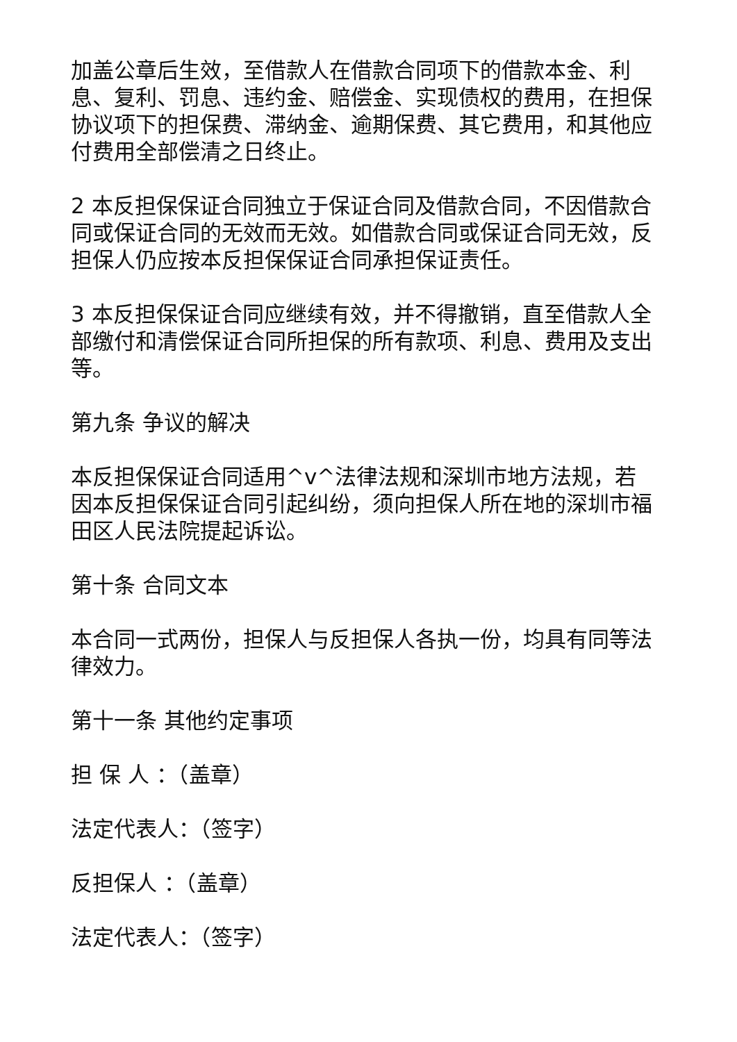加盖公章后生效，至借款人在借款合同项下的借款本金、利息、复利、罚息、违约金、赔偿金、实现债权的费用，在担保协议项下的担保费、滞纳金、逾期保费、其它费用，和其他应付费用全部偿清之日终止。
2 本反担保保证合同独立于保证合同及借款合同，不因借款合同或保证合同的无效而无效。如借款合同或保证合同无效，反担保人仍应按本反担保保证合同承担保证责任。
3 本反担保保证合同应继续有效，并不得撤销，直至借款人全部缴付和清偿保证合同所担保的所有款项、利息、费用及支出等。
第九条 争议的解决
本反担保保证合同适用^v^法律法规和深圳市地方法规，若因本反担保保证合同引起纠纷，须向担保人所在地的深圳市福田区人民法院提起诉讼。
第十条 合同文本
本合同一式两份，担保人与反担保人各执一份，均具有同等法律效力。
第十一条 其他约定事项
担 保 人 ：（盖章）
法定代表人：（签字）
反担保人 ：（盖章）
法定代表人：（签字）